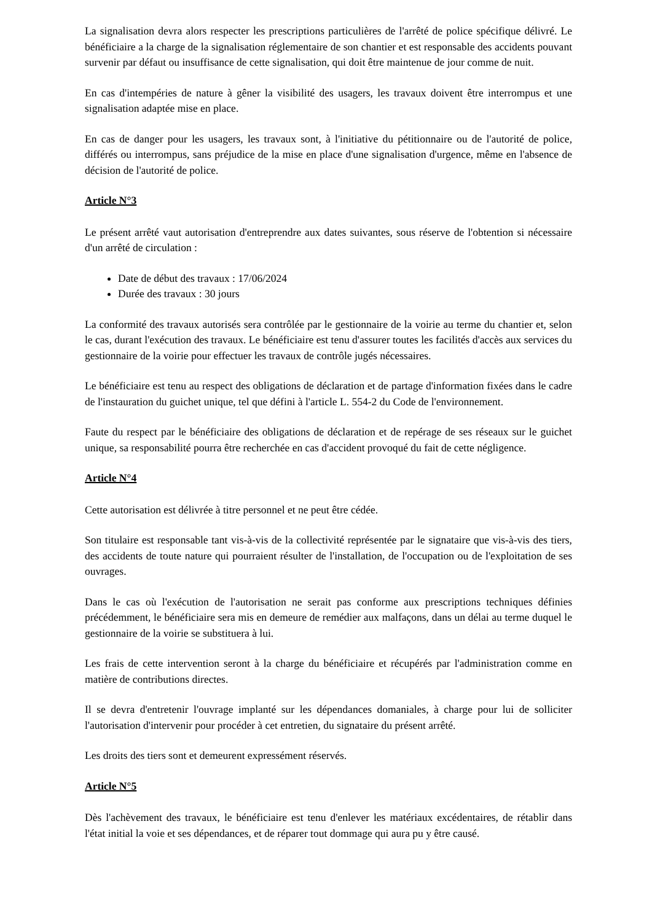La signalisation devra alors respecter les prescriptions particulières de l'arrêté de police spécifique délivré. Le bénéficiaire a la charge de la signalisation réglementaire de son chantier et est responsable des accidents pouvant survenir par défaut ou insuffisance de cette signalisation, qui doit être maintenue de jour comme de nuit.
En cas d'intempéries de nature à gêner la visibilité des usagers, les travaux doivent être interrompus et une signalisation adaptée mise en place.
En cas de danger pour les usagers, les travaux sont, à l'initiative du pétitionnaire ou de l'autorité de police, différés ou interrompus, sans préjudice de la mise en place d'une signalisation d'urgence, même en l'absence de décision de l'autorité de police.
Article N°3
Le présent arrêté vaut autorisation d'entreprendre aux dates suivantes, sous réserve de l'obtention si nécessaire d'un arrêté de circulation :
Date de début des travaux : 17/06/2024
Durée des travaux : 30 jours
La conformité des travaux autorisés sera contrôlée par le gestionnaire de la voirie au terme du chantier et, selon le cas, durant l'exécution des travaux. Le bénéficiaire est tenu d'assurer toutes les facilités d'accès aux services du gestionnaire de la voirie pour effectuer les travaux de contrôle jugés nécessaires.
Le bénéficiaire est tenu au respect des obligations de déclaration et de partage d'information fixées dans le cadre de l'instauration du guichet unique, tel que défini à l'article L. 554-2 du Code de l'environnement.
Faute du respect par le bénéficiaire des obligations de déclaration et de repérage de ses réseaux sur le guichet unique, sa responsabilité pourra être recherchée en cas d'accident provoqué du fait de cette négligence.
Article N°4
Cette autorisation est délivrée à titre personnel et ne peut être cédée.
Son titulaire est responsable tant vis-à-vis de la collectivité représentée par le signataire que vis-à-vis des tiers, des accidents de toute nature qui pourraient résulter de l'installation, de l'occupation ou de l'exploitation de ses ouvrages.
Dans le cas où l'exécution de l'autorisation ne serait pas conforme aux prescriptions techniques définies précédemment, le bénéficiaire sera mis en demeure de remédier aux malfaçons, dans un délai au terme duquel le gestionnaire de la voirie se substituera à lui.
Les frais de cette intervention seront à la charge du bénéficiaire et récupérés par l'administration comme en matière de contributions directes.
Il se devra d'entretenir l'ouvrage implanté sur les dépendances domaniales, à charge pour lui de solliciter l'autorisation d'intervenir pour procéder à cet entretien, du signataire du présent arrêté.
Les droits des tiers sont et demeurent expressément réservés.
Article N°5
Dès l'achèvement des travaux, le bénéficiaire est tenu d'enlever les matériaux excédentaires, de rétablir dans l'état initial la voie et ses dépendances, et de réparer tout dommage qui aura pu y être causé.